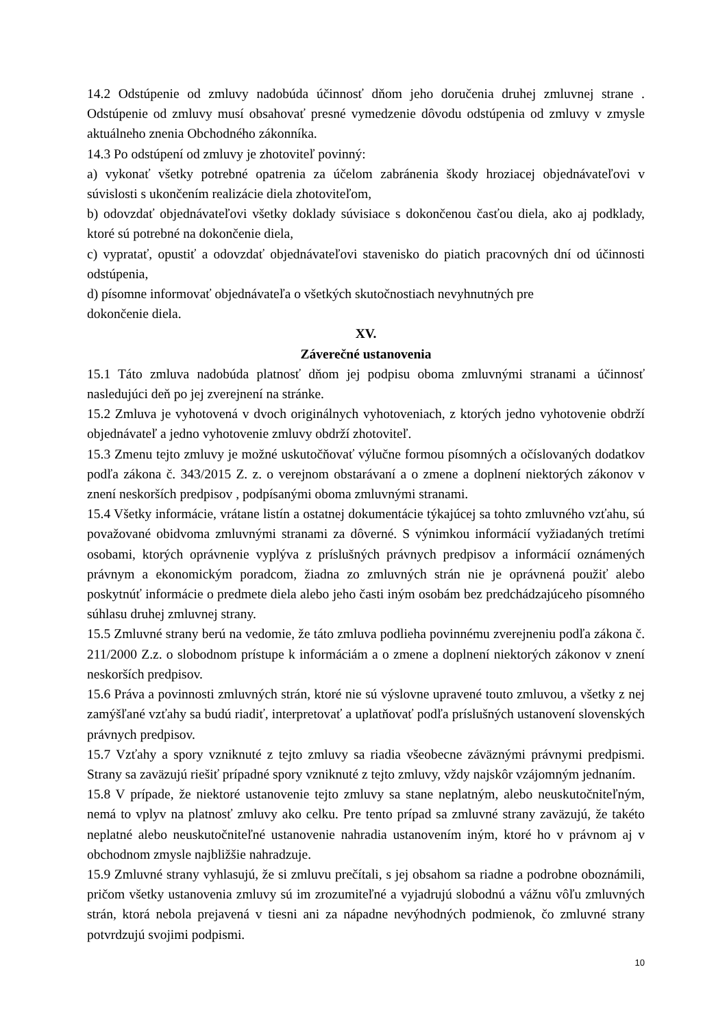14.2 Odstúpenie od zmluvy nadobúda účinnosť dňom jeho doručenia druhej zmluvnej strane . Odstúpenie od zmluvy musí obsahovať presné vymedzenie dôvodu odstúpenia od zmluvy v zmysle aktuálneho znenia Obchodného zákonníka.
14.3 Po odstúpení od zmluvy je zhotoviteľ povinný:
a) vykonať všetky potrebné opatrenia za účelom zabránenia škody hroziacej objednávateľovi v súvislosti s ukončením realizácie diela zhotoviteľom,
b) odovzdať objednávateľovi všetky doklady súvisiace s dokončenou časťou diela, ako aj podklady, ktoré sú potrebné na dokončenie diela,
c) vypratať, opustiť a odovzdať objednávateľovi stavenisko do piatich pracovných dní od účinnosti odstúpenia,
d) písomne informovať objednávateľa o všetkých skutočnostiach nevyhnutných pre
dokončenie diela.
XV.
Záverečné ustanovenia
15.1 Táto zmluva nadobúda platnosť dňom jej podpisu oboma zmluvnými stranami a účinnosť nasledujúci deň po jej zverejnení na stránke.
15.2 Zmluva je vyhotovená v dvoch originálnych vyhotoveniach, z ktorých jedno vyhotovenie obdrží objednávateľ a jedno vyhotovenie zmluvy obdrží zhotoviteľ.
15.3 Zmenu tejto zmluvy je možné uskutočňovať výlučne formou písomných a očíslovaných dodatkov podľa zákona č. 343/2015 Z. z. o verejnom obstarávaní a o zmene a doplnení niektorých zákonov v znení neskorších predpisov , podpísanými oboma zmluvnými stranami.
15.4 Všetky informácie, vrátane listín a ostatnej dokumentácie týkajúcej sa tohto zmluvného vzťahu, sú považované obidvoma zmluvnými stranami za dôverné. S výnimkou informácií vyžiadaných tretími osobami, ktorých oprávnenie vyplýva z príslušných právnych predpisov a informácií oznámených právnym a ekonomickým poradcom, žiadna zo zmluvných strán nie je oprávnená použiť alebo poskytnúť informácie o predmete diela alebo jeho časti iným osobám bez predchádzajúceho písomného súhlasu druhej zmluvnej strany.
15.5 Zmluvné strany berú na vedomie, že táto zmluva podlieha povinnému zverejneniu podľa zákona č. 211/2000 Z.z. o slobodnom prístupe k informáciám a o zmene a doplnení niektorých zákonov v znení neskorších predpisov.
15.6 Práva a povinnosti zmluvných strán, ktoré nie sú výslovne upravené touto zmluvou, a všetky z nej zamýšľané vzťahy sa budú riadiť, interpretovať a uplatňovať podľa príslušných ustanovení slovenských právnych predpisov.
15.7 Vzťahy a spory vzniknuté z tejto zmluvy sa riadia všeobecne záväznými právnymi predpismi. Strany sa zaväzujú riešiť prípadné spory vzniknuté z tejto zmluvy, vždy najskôr vzájomným jednaním.
15.8 V prípade, že niektoré ustanovenie tejto zmluvy sa stane neplatným, alebo neuskutočniteľným, nemá to vplyv na platnosť zmluvy ako celku. Pre tento prípad sa zmluvné strany zaväzujú, že takéto neplatné alebo neuskutočniteľné ustanovenie nahradia ustanovením iným, ktoré ho v právnom aj v obchodnom zmysle najbližšie nahradzuje.
15.9 Zmluvné strany vyhlasujú, že si zmluvu prečítali, s jej obsahom sa riadne a podrobne oboznámili, pričom všetky ustanovenia zmluvy sú im zrozumiteľné a vyjadrujú slobodnú a vážnu vôľu zmluvných strán, ktorá nebola prejavená v tiesni ani za nápadne nevýhodných podmienok, čo zmluvné strany potvrdzujú svojimi podpismi.
10